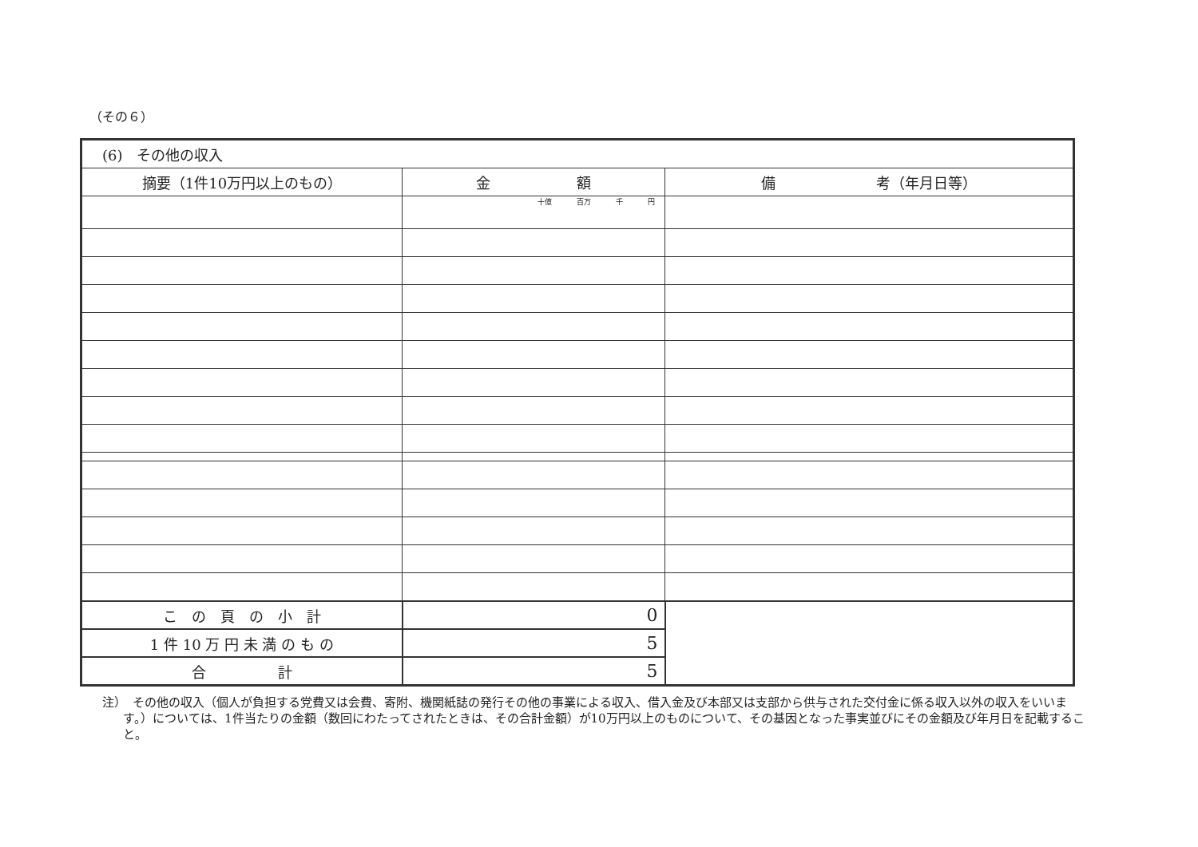（その６）
| (6) その他の収入 | | |
| 摘要（1件10万円以上のもの） | 金 額 | 備 考（年月日等） |
| | 十億 百万 千 円 | |
| こ の 頁 の 小 計 | 0 | |
| 1 件 10 万 円 未 満 の も の | 5 | |
| 合 計 | 5 | |
注）　その他の収入（個人が負担する党費又は会費、寄附、機関紙誌の発行その他の事業による収入、借入金及び本部又は支部から供与された交付金に係る収入以外の収入をいいます。）については、1件当たりの金額（数回にわたってされたときは、その合計金額）が10万円以上のものについて、その基因となった事実並びにその金額及び年月日を記載すること。